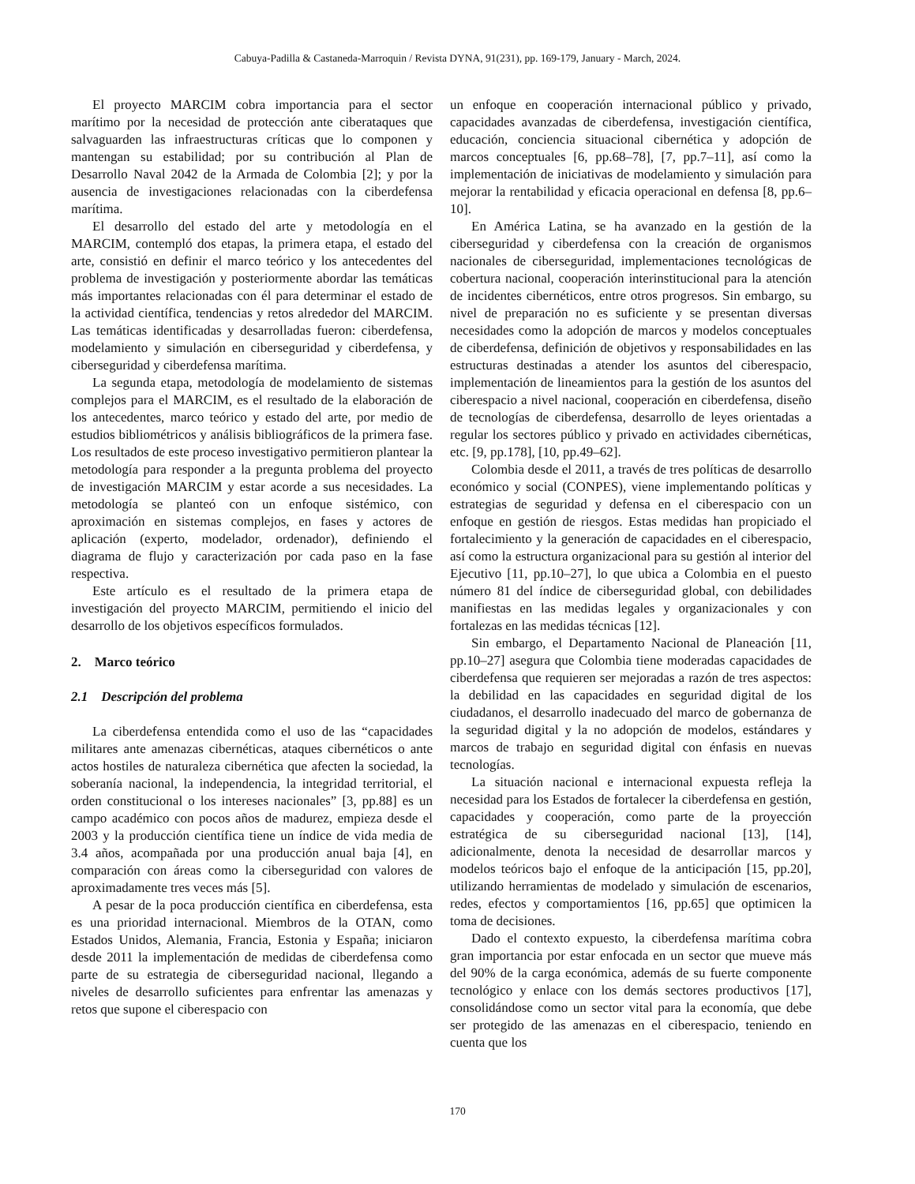Cabuya-Padilla & Castaneda-Marroquin / Revista DYNA, 91(231), pp. 169-179, January - March, 2024.
El proyecto MARCIM cobra importancia para el sector marítimo por la necesidad de protección ante ciberataques que salvaguarden las infraestructuras críticas que lo componen y mantengan su estabilidad; por su contribución al Plan de Desarrollo Naval 2042 de la Armada de Colombia [2]; y por la ausencia de investigaciones relacionadas con la ciberdefensa marítima.
El desarrollo del estado del arte y metodología en el MARCIM, contempló dos etapas, la primera etapa, el estado del arte, consistió en definir el marco teórico y los antecedentes del problema de investigación y posteriormente abordar las temáticas más importantes relacionadas con él para determinar el estado de la actividad científica, tendencias y retos alrededor del MARCIM. Las temáticas identificadas y desarrolladas fueron: ciberdefensa, modelamiento y simulación en ciberseguridad y ciberdefensa, y ciberseguridad y ciberdefensa marítima.
La segunda etapa, metodología de modelamiento de sistemas complejos para el MARCIM, es el resultado de la elaboración de los antecedentes, marco teórico y estado del arte, por medio de estudios bibliométricos y análisis bibliográficos de la primera fase. Los resultados de este proceso investigativo permitieron plantear la metodología para responder a la pregunta problema del proyecto de investigación MARCIM y estar acorde a sus necesidades. La metodología se planteó con un enfoque sistémico, con aproximación en sistemas complejos, en fases y actores de aplicación (experto, modelador, ordenador), definiendo el diagrama de flujo y caracterización por cada paso en la fase respectiva.
Este artículo es el resultado de la primera etapa de investigación del proyecto MARCIM, permitiendo el inicio del desarrollo de los objetivos específicos formulados.
2. Marco teórico
2.1 Descripción del problema
La ciberdefensa entendida como el uso de las “capacidades militares ante amenazas cibernéticas, ataques cibernéticos o ante actos hostiles de naturaleza cibernética que afecten la sociedad, la soberanía nacional, la independencia, la integridad territorial, el orden constitucional o los intereses nacionales” [3, pp.88] es un campo académico con pocos años de madurez, empieza desde el 2003 y la producción científica tiene un índice de vida media de 3.4 años, acompañada por una producción anual baja [4], en comparación con áreas como la ciberseguridad con valores de aproximadamente tres veces más [5].
A pesar de la poca producción científica en ciberdefensa, esta es una prioridad internacional. Miembros de la OTAN, como Estados Unidos, Alemania, Francia, Estonia y España; iniciaron desde 2011 la implementación de medidas de ciberdefensa como parte de su estrategia de ciberseguridad nacional, llegando a niveles de desarrollo suficientes para enfrentar las amenazas y retos que supone el ciberespacio con
un enfoque en cooperación internacional público y privado, capacidades avanzadas de ciberdefensa, investigación científica, educación, conciencia situacional cibernética y adopción de marcos conceptuales [6, pp.68–78], [7, pp.7–11], así como la implementación de iniciativas de modelamiento y simulación para mejorar la rentabilidad y eficacia operacional en defensa [8, pp.6–10].
En América Latina, se ha avanzado en la gestión de la ciberseguridad y ciberdefensa con la creación de organismos nacionales de ciberseguridad, implementaciones tecnológicas de cobertura nacional, cooperación interinstitucional para la atención de incidentes cibernéticos, entre otros progresos. Sin embargo, su nivel de preparación no es suficiente y se presentan diversas necesidades como la adopción de marcos y modelos conceptuales de ciberdefensa, definición de objetivos y responsabilidades en las estructuras destinadas a atender los asuntos del ciberespacio, implementación de lineamientos para la gestión de los asuntos del ciberespacio a nivel nacional, cooperación en ciberdefensa, diseño de tecnologías de ciberdefensa, desarrollo de leyes orientadas a regular los sectores público y privado en actividades cibernéticas, etc. [9, pp.178], [10, pp.49–62].
Colombia desde el 2011, a través de tres políticas de desarrollo económico y social (CONPES), viene implementando políticas y estrategias de seguridad y defensa en el ciberespacio con un enfoque en gestión de riesgos. Estas medidas han propiciado el fortalecimiento y la generación de capacidades en el ciberespacio, así como la estructura organizacional para su gestión al interior del Ejecutivo [11, pp.10–27], lo que ubica a Colombia en el puesto número 81 del índice de ciberseguridad global, con debilidades manifiestas en las medidas legales y organizacionales y con fortalezas en las medidas técnicas [12].
Sin embargo, el Departamento Nacional de Planeación [11, pp.10–27] asegura que Colombia tiene moderadas capacidades de ciberdefensa que requieren ser mejoradas a razón de tres aspectos: la debilidad en las capacidades en seguridad digital de los ciudadanos, el desarrollo inadecuado del marco de gobernanza de la seguridad digital y la no adopción de modelos, estándares y marcos de trabajo en seguridad digital con énfasis en nuevas tecnologías.
La situación nacional e internacional expuesta refleja la necesidad para los Estados de fortalecer la ciberdefensa en gestión, capacidades y cooperación, como parte de la proyección estratégica de su ciberseguridad nacional [13], [14], adicionalmente, denota la necesidad de desarrollar marcos y modelos teóricos bajo el enfoque de la anticipación [15, pp.20], utilizando herramientas de modelado y simulación de escenarios, redes, efectos y comportamientos [16, pp.65] que optimicen la toma de decisiones.
Dado el contexto expuesto, la ciberdefensa marítima cobra gran importancia por estar enfocada en un sector que mueve más del 90% de la carga económica, además de su fuerte componente tecnológico y enlace con los demás sectores productivos [17], consolidándose como un sector vital para la economía, que debe ser protegido de las amenazas en el ciberespacio, teniendo en cuenta que los
170